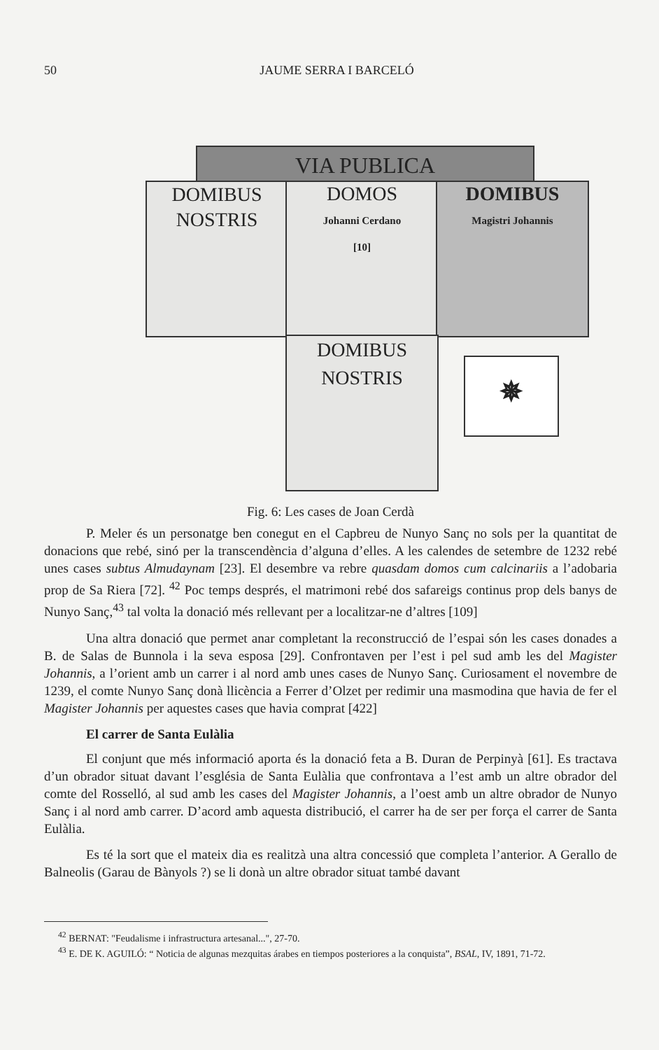50 JAUME SERRA I BARCELÓ
VIA PUBLICA
DOMIBUS
NOSTRIS
DOMOS
Johanni Cerdano
[10]
DOMIBUS
Magistri Johannis
DOMIBUS
NOSTRIS
✵
Fig. 6: Les cases de Joan Cerdà
P. Meler és un personatge ben conegut en el Capbreu de Nunyo Sanç no sols per la quantitat de donacions que rebé, sinó per la transcendència d’alguna d’elles. A les calendes de setembre de 1232 rebé unes cases subtus Almudaynam [23]. El desembre va rebre quasdam domos cum calcinariis a l’adobaria prop de Sa Riera [72]. <sup>42</sup> Poc temps després, el matrimoni rebé dos safareigs continus prop dels banys de Nunyo Sanç,<sup>43</sup> tal volta la donació més rellevant per a localitzar-ne d’altres [109]
Una altra donació que permet anar completant la reconstrucció de l’espai són les cases donades a B. de Salas de Bunnola i la seva esposa [29]. Confrontaven per l’est i pel sud amb les del Magister Johannis, a l’orient amb un carrer i al nord amb unes cases de Nunyo Sanç. Curiosament el novembre de 1239, el comte Nunyo Sanç donà llicència a Ferrer d’Olzet per redimir una masmodina que havia de fer el Magister Johannis per aquestes cases que havia comprat [422]
El carrer de Santa Eulàlia
El conjunt que més informació aporta és la donació feta a B. Duran de Perpinyà [61]. Es tractava d’un obrador situat davant l’església de Santa Eulàlia que confrontava a l’est amb un altre obrador del comte del Rosselló, al sud amb les cases del Magister Johannis, a l’oest amb un altre obrador de Nunyo Sanç i al nord amb carrer. D’acord amb aquesta distribució, el carrer ha de ser per força el carrer de Santa Eulàlia.
Es té la sort que el mateix dia es realitzà una altra concessió que completa l’anterior. A Gerallo de Balneolis (Garau de Bànyols ?) se li donà un altre obrador situat també davant
<sup>42</sup> BERNAT: "Feudalisme i infrastructura artesanal...", 27-70.
<sup>43</sup> E. DE K. AGUILÓ: “ Noticia de algunas mezquitas árabes en tiempos posteriores a la conquista”, BSAL, IV, 1891, 71-72.